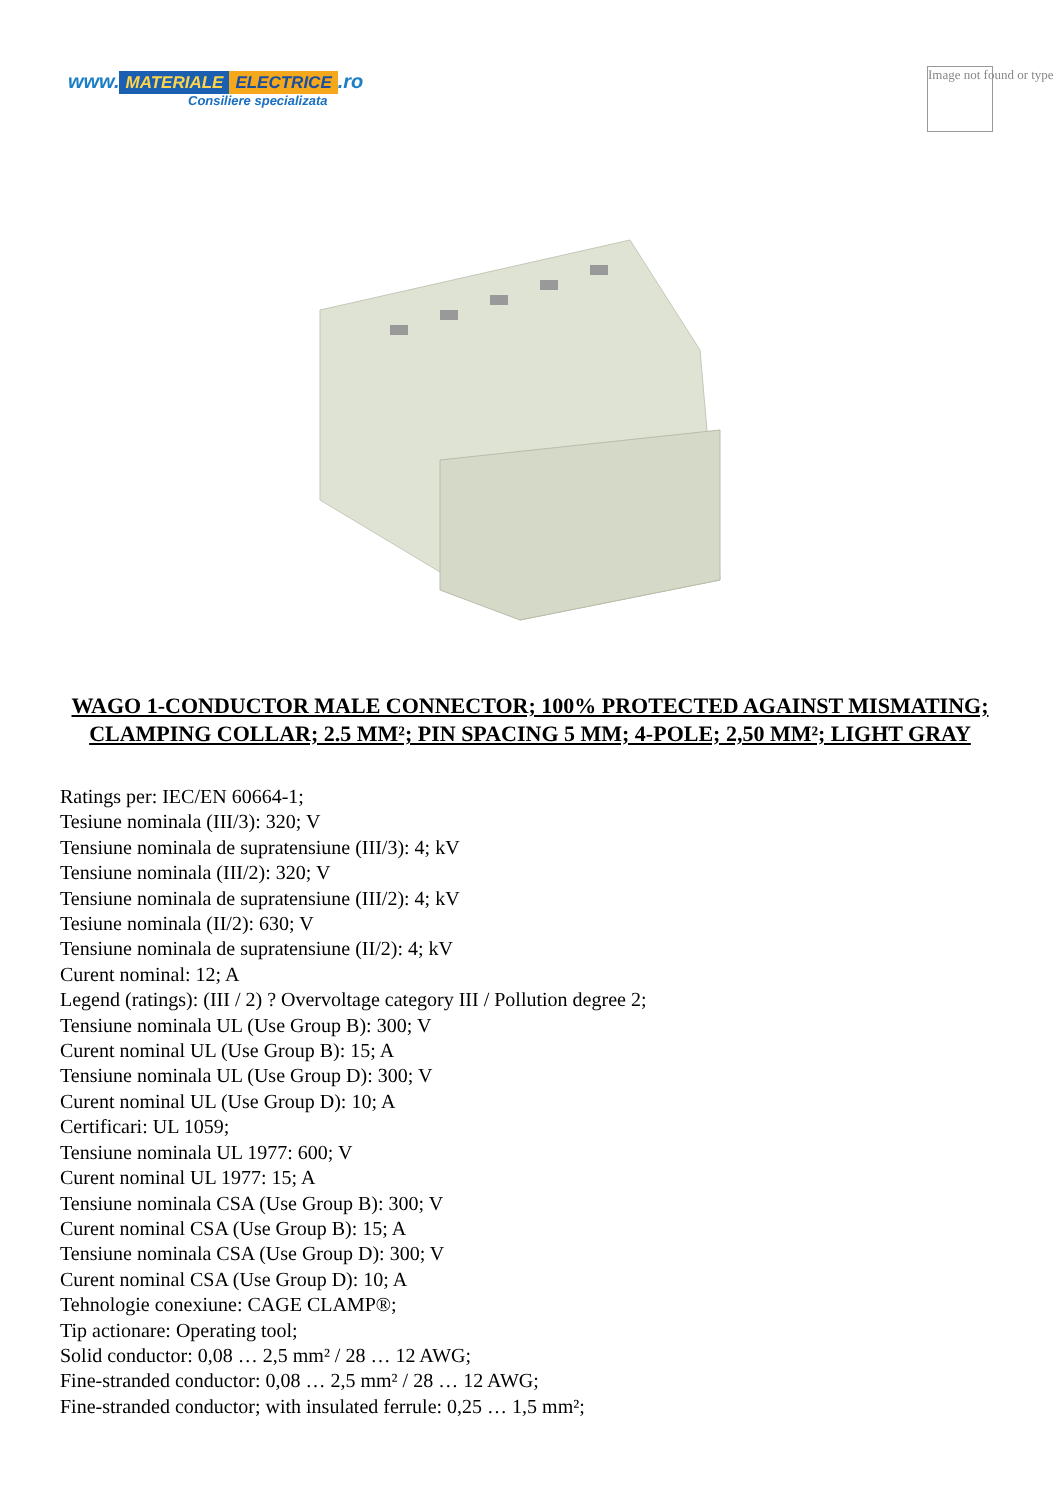www. MATERIALE ELECTRICE.ro
Consiliere specializata
Image not found or type
WAGO 1-CONDUCTOR MALE CONNECTOR; 100% PROTECTED AGAINST MISMATING; CLAMPING COLLAR; 2.5 MM²; PIN SPACING 5 MM; 4-POLE; 2,50 MM²; LIGHT GRAY
Ratings per: IEC/EN 60664-1;
Tesiune nominala (III/3): 320; V
Tensiune nominala de supratensiune (III/3): 4; kV
Tensiune nominala (III/2): 320; V
Tensiune nominala de supratensiune (III/2): 4; kV
Tesiune nominala (II/2): 630; V
Tensiune nominala de supratensiune (II/2): 4; kV
Curent nominal: 12; A
Legend (ratings): (III / 2) ? Overvoltage category III / Pollution degree 2;
Tensiune nominala UL (Use Group B): 300; V
Curent nominal UL (Use Group B): 15; A
Tensiune nominala UL (Use Group D): 300; V
Curent nominal UL (Use Group D): 10; A
Certificari: UL 1059;
Tensiune nominala UL 1977: 600; V
Curent nominal UL 1977: 15; A
Tensiune nominala CSA (Use Group B): 300; V
Curent nominal CSA (Use Group B): 15; A
Tensiune nominala CSA (Use Group D): 300; V
Curent nominal CSA (Use Group D): 10; A
Tehnologie conexiune: CAGE CLAMP®;
Tip actionare: Operating tool;
Solid conductor: 0,08 … 2,5 mm² / 28 … 12 AWG;
Fine-stranded conductor: 0,08 … 2,5 mm² / 28 … 12 AWG;
Fine-stranded conductor; with insulated ferrule: 0,25 … 1,5 mm²;